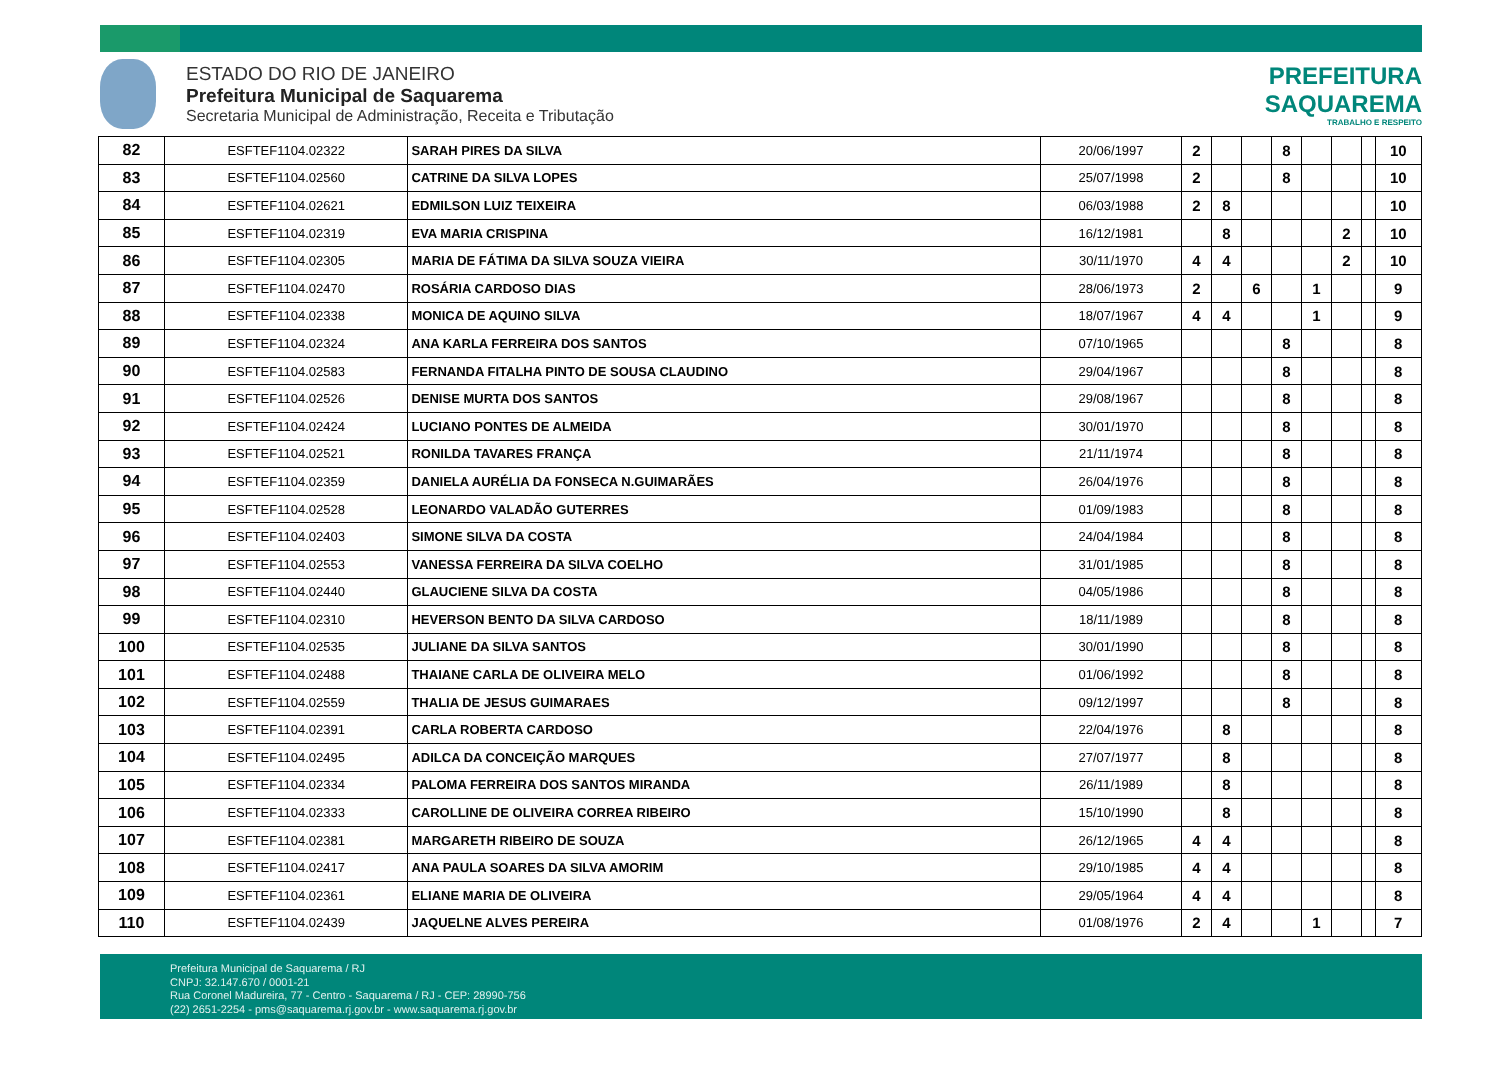ESTADO DO RIO DE JANEIRO
Prefeitura Municipal de Saquarema
Secretaria Municipal de Administração, Receita e Tributação
PREFEITURA
SAQUAREMA
TRABALHO E RESPEITO
| 82 | ESFTEF1104.02322 | SARAH PIRES DA SILVA | 20/06/1997 | 2 | | | 8 | | | | 10 |
| 83 | ESFTEF1104.02560 | CATRINE DA SILVA LOPES | 25/07/1998 | 2 | | | 8 | | | | 10 |
| 84 | ESFTEF1104.02621 | EDMILSON LUIZ TEIXEIRA | 06/03/1988 | 2 | 8 | | | | | | 10 |
| 85 | ESFTEF1104.02319 | EVA MARIA CRISPINA | 16/12/1981 | | 8 | | | | 2 | | 10 |
| 86 | ESFTEF1104.02305 | MARIA DE FÁTIMA DA SILVA SOUZA VIEIRA | 30/11/1970 | 4 | 4 | | | | 2 | | 10 |
| 87 | ESFTEF1104.02470 | ROSÁRIA CARDOSO DIAS | 28/06/1973 | 2 | | 6 | | 1 | | | 9 |
| 88 | ESFTEF1104.02338 | MONICA DE AQUINO SILVA | 18/07/1967 | 4 | 4 | | | 1 | | | 9 |
| 89 | ESFTEF1104.02324 | ANA KARLA FERREIRA DOS SANTOS | 07/10/1965 | | | | 8 | | | | 8 |
| 90 | ESFTEF1104.02583 | FERNANDA FITALHA PINTO DE SOUSA CLAUDINO | 29/04/1967 | | | | 8 | | | | 8 |
| 91 | ESFTEF1104.02526 | DENISE MURTA DOS SANTOS | 29/08/1967 | | | | 8 | | | | 8 |
| 92 | ESFTEF1104.02424 | LUCIANO PONTES DE ALMEIDA | 30/01/1970 | | | | 8 | | | | 8 |
| 93 | ESFTEF1104.02521 | RONILDA TAVARES FRANÇA | 21/11/1974 | | | | 8 | | | | 8 |
| 94 | ESFTEF1104.02359 | DANIELA AURÉLIA DA FONSECA N.GUIMARÃES | 26/04/1976 | | | | 8 | | | | 8 |
| 95 | ESFTEF1104.02528 | LEONARDO VALADÃO GUTERRES | 01/09/1983 | | | | 8 | | | | 8 |
| 96 | ESFTEF1104.02403 | SIMONE SILVA DA COSTA | 24/04/1984 | | | | 8 | | | | 8 |
| 97 | ESFTEF1104.02553 | VANESSA FERREIRA DA SILVA COELHO | 31/01/1985 | | | | 8 | | | | 8 |
| 98 | ESFTEF1104.02440 | GLAUCIENE SILVA DA COSTA | 04/05/1986 | | | | 8 | | | | 8 |
| 99 | ESFTEF1104.02310 | HEVERSON BENTO DA SILVA CARDOSO | 18/11/1989 | | | | 8 | | | | 8 |
| 100 | ESFTEF1104.02535 | JULIANE DA SILVA SANTOS | 30/01/1990 | | | | 8 | | | | 8 |
| 101 | ESFTEF1104.02488 | THAIANE CARLA DE OLIVEIRA MELO | 01/06/1992 | | | | 8 | | | | 8 |
| 102 | ESFTEF1104.02559 | THALIA DE JESUS GUIMARAES | 09/12/1997 | | | | 8 | | | | 8 |
| 103 | ESFTEF1104.02391 | CARLA ROBERTA CARDOSO | 22/04/1976 | | 8 | | | | | | 8 |
| 104 | ESFTEF1104.02495 | ADILCA DA CONCEIÇÃO MARQUES | 27/07/1977 | | 8 | | | | | | 8 |
| 105 | ESFTEF1104.02334 | PALOMA FERREIRA DOS SANTOS MIRANDA | 26/11/1989 | | 8 | | | | | | 8 |
| 106 | ESFTEF1104.02333 | CAROLLINE DE OLIVEIRA CORREA RIBEIRO | 15/10/1990 | | 8 | | | | | | 8 |
| 107 | ESFTEF1104.02381 | MARGARETH RIBEIRO DE SOUZA | 26/12/1965 | 4 | 4 | | | | | | 8 |
| 108 | ESFTEF1104.02417 | ANA PAULA SOARES DA SILVA AMORIM | 29/10/1985 | 4 | 4 | | | | | | 8 |
| 109 | ESFTEF1104.02361 | ELIANE MARIA DE OLIVEIRA | 29/05/1964 | 4 | 4 | | | | | | 8 |
| 110 | ESFTEF1104.02439 | JAQUELNE ALVES PEREIRA | 01/08/1976 | 2 | 4 | | | 1 | | | 7 |
Prefeitura Municipal de Saquarema / RJ
CNPJ: 32.147.670 / 0001-21
Rua Coronel Madureira, 77 - Centro - Saquarema / RJ - CEP: 28990-756
(22) 2651-2254 - pms@saquarema.rj.gov.br - www.saquarema.rj.gov.br